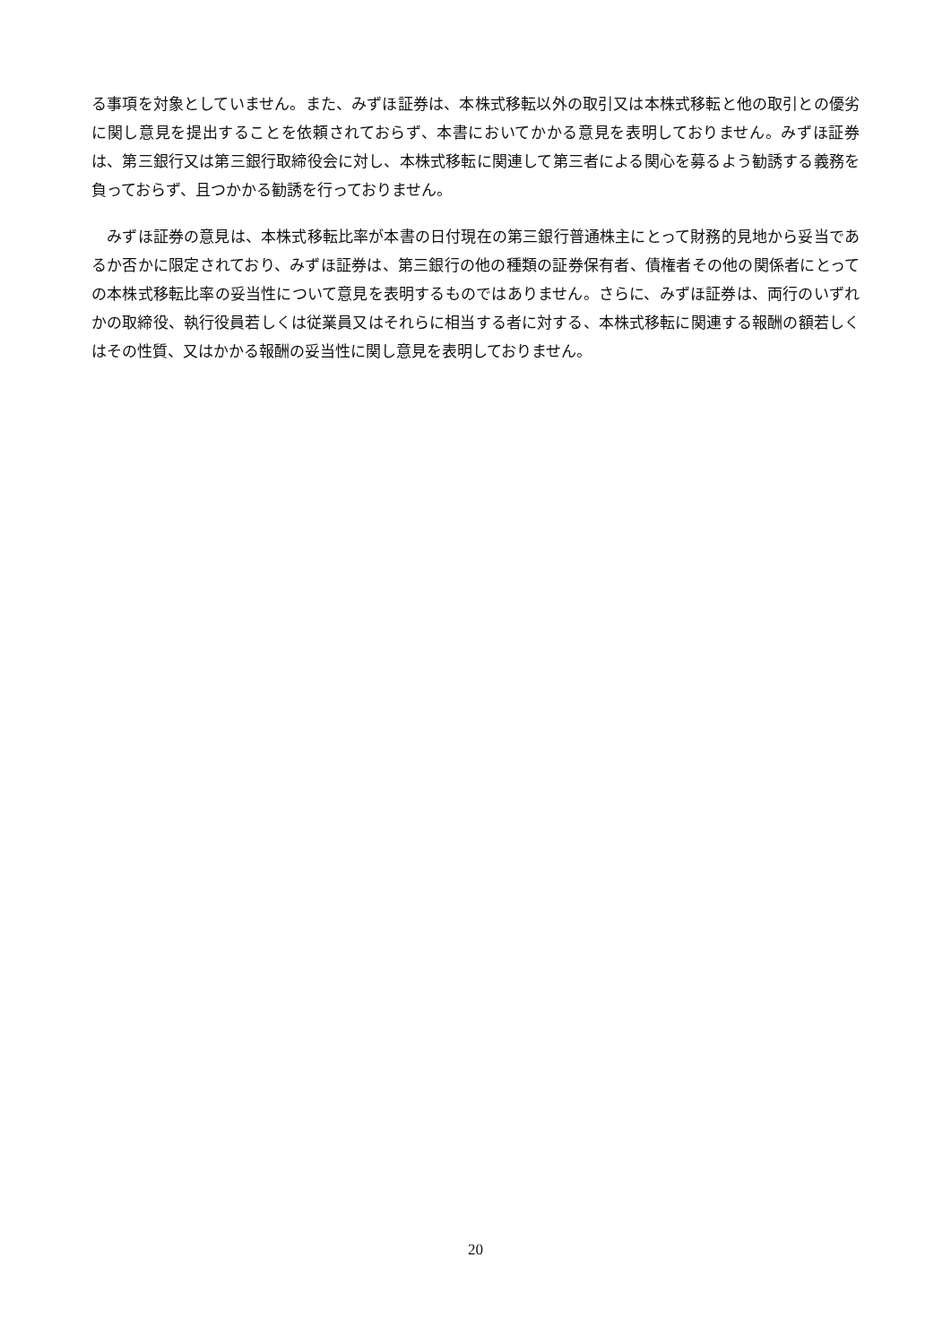る事項を対象としていません。また、みずほ証券は、本株式移転以外の取引又は本株式移転と他の取引との優劣に関し意見を提出することを依頼されておらず、本書においてかかる意見を表明しておりません。みずほ証券は、第三銀行又は第三銀行取締役会に対し、本株式移転に関連して第三者による関心を募るよう勧誘する義務を負っておらず、且つかかる勧誘を行っておりません。
　みずほ証券の意見は、本株式移転比率が本書の日付現在の第三銀行普通株主にとって財務的見地から妥当であるか否かに限定されており、みずほ証券は、第三銀行の他の種類の証券保有者、債権者その他の関係者にとっての本株式移転比率の妥当性について意見を表明するものではありません。さらに、みずほ証券は、両行のいずれかの取締役、執行役員若しくは従業員又はそれらに相当する者に対する、本株式移転に関連する報酬の額若しくはその性質、又はかかる報酬の妥当性に関し意見を表明しておりません。
20